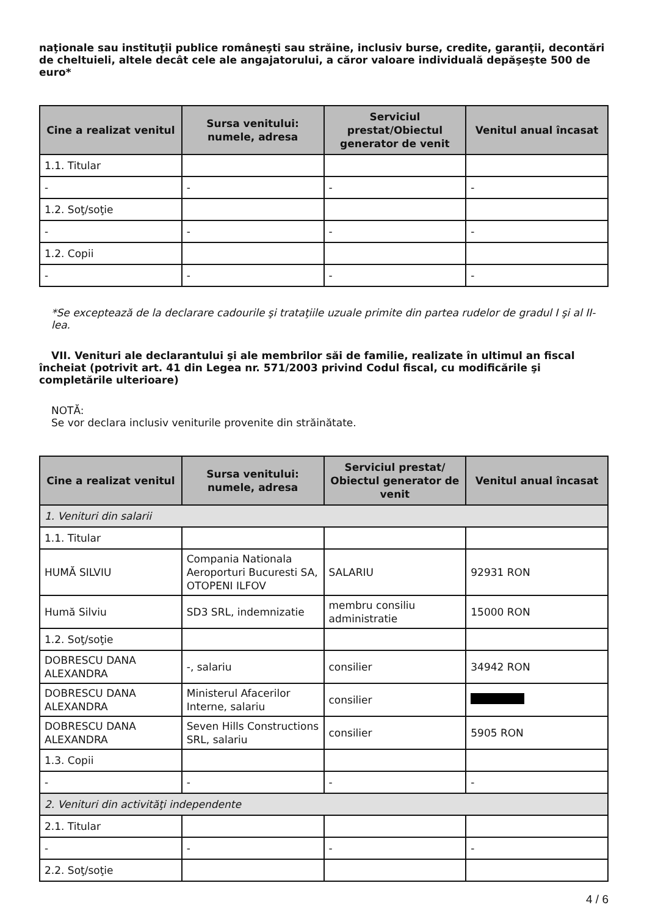naţionale sau instituţii publice româneşti sau străine, inclusiv burse, credite, garanţii, decontări de cheltuieli, altele decât cele ale angajatorului, a căror valoare individuală depăşeşte 500 de euro*
| Cine a realizat venitul | Sursa venitului: numele, adresa | Serviciul prestat/Obiectul generator de venit | Venitul anual încasat |
| --- | --- | --- | --- |
| 1.1. Titular | | | |
| - | - | - | - |
| 1.2. Soţ/soţie | | | |
| - | - | - | - |
| 1.2. Copii | | | |
| - | - | - | - |
*Se exceptează de la declarare cadourile şi trataţiile uzuale primite din partea rudelor de gradul I şi al II-lea.
VII. Venituri ale declarantului şi ale membrilor săi de familie, realizate în ultimul an fiscal încheiat (potrivit art. 41 din Legea nr. 571/2003 privind Codul fiscal, cu modificările şi completările ulterioare)
NOTĂ:
Se vor declara inclusiv veniturile provenite din străinătate.
| Cine a realizat venitul | Sursa venitului: numele, adresa | Serviciul prestat/ Obiectul generator de venit | Venitul anual încasat |
| --- | --- | --- | --- |
| 1. Venituri din salarii | | | |
| 1.1. Titular | | | |
| HUMĂ SILVIU | Compania Nationala Aeroporturi Bucuresti SA, OTOPENI ILFOV | SALARIU | 92931 RON |
| Humă Silviu | SD3 SRL, indemnizatie | membru consiliu administratie | 15000 RON |
| 1.2. Soţ/soţie | | | |
| DOBRESCU DANA ALEXANDRA | -, salariu | consilier | 34942 RON |
| DOBRESCU DANA ALEXANDRA | Ministerul Afacerilor Interne, salariu | consilier | |
| DOBRESCU DANA ALEXANDRA | Seven Hills Constructions SRL, salariu | consilier | 5905 RON |
| 1.3. Copii | | | |
| - | - | - | - |
| 2. Venituri din activităţi independente | | | |
| 2.1. Titular | | | |
| - | - | - | - |
| 2.2. Soţ/soţie | | | |
4 / 6